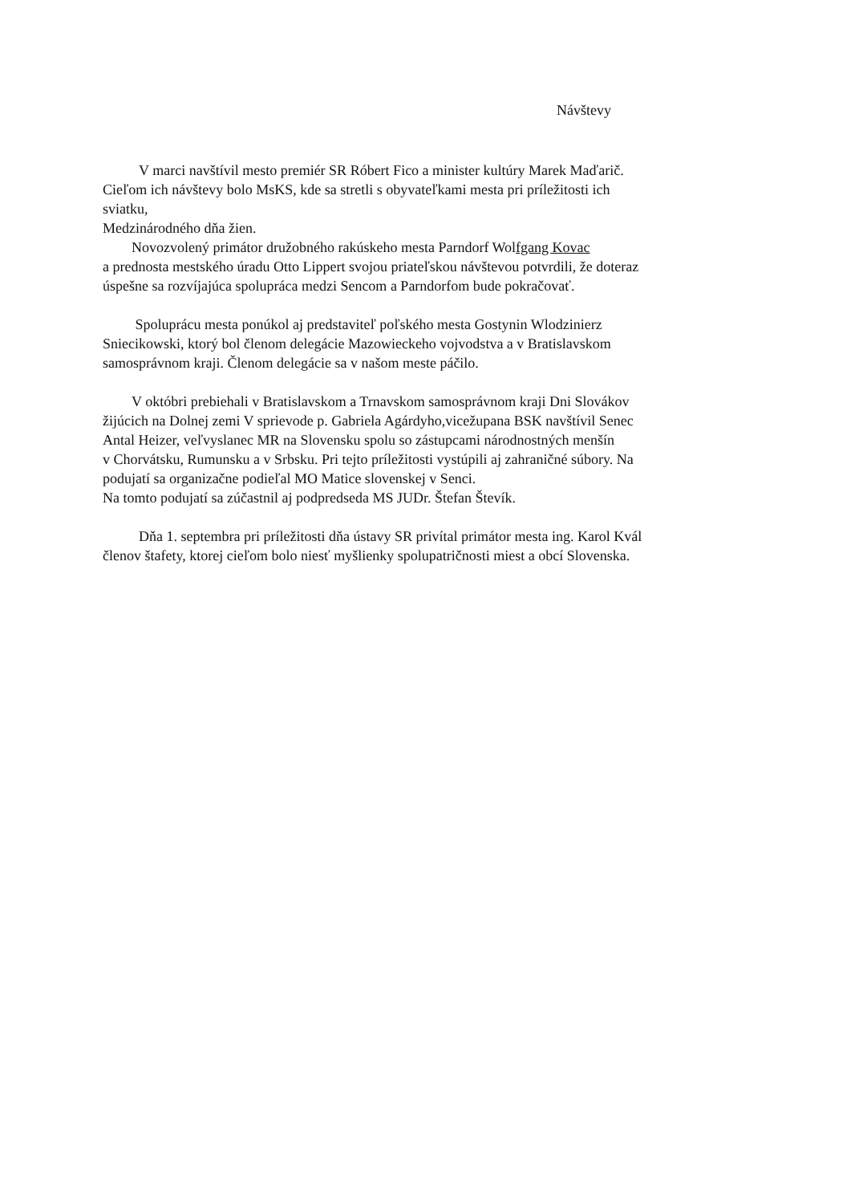Návštevy
V marci navštívil mesto premiér SR Róbert Fico a minister kultúry Marek Maďarič.
Cieľom ich návštevy bolo MsKS, kde sa stretli s obyvateľkami mesta pri príležitosti ich
sviatku,
Medzinárodného dňa žien.
Novozvolený primátor družobného rakúskeho mesta Parndorf Wolfgang Kovac
a prednosta mestského úradu Otto Lippert svojou priateľskou návštevou potvrdili, že doteraz
úspešne sa rozvíjajúca spolupráca medzi Sencom a Parndorfom bude pokračovať.
Spoluprácu mesta ponúkol aj predstaviteľ poľského mesta Gostynin Wlodzinierz
Sniecikowski, ktorý bol členom delegácie Mazowieckeho vojvodstva a v Bratislavskom
samosprávnom kraji. Členom delegácie sa v našom meste páčilo.
V októbri prebiehali v Bratislavskom a Trnavskom samosprávnom kraji Dni Slovákov
žijúcich na Dolnej zemi V sprievode p. Gabriela Agárdyho,vicežupana BSK navštívil Senec
Antal Heizer, veľvyslanec MR na Slovensku spolu so zástupcami národnostných menšín
v Chorvátsku, Rumunsku a v Srbsku. Pri tejto príležitosti vystúpili aj zahraničné súbory. Na
podujatí sa organizačne podieľal MO Matice slovenskej v Senci.
Na tomto podujatí sa zúčastnil aj podpredseda MS JUDr. Štefan Števík.
Dňa 1. septembra pri príležitosti dňa ústavy SR privítal primátor mesta ing. Karol Kvál
členov štafety, ktorej cieľom bolo niesť myšlienky spolupatričnosti miest a obcí Slovenska.